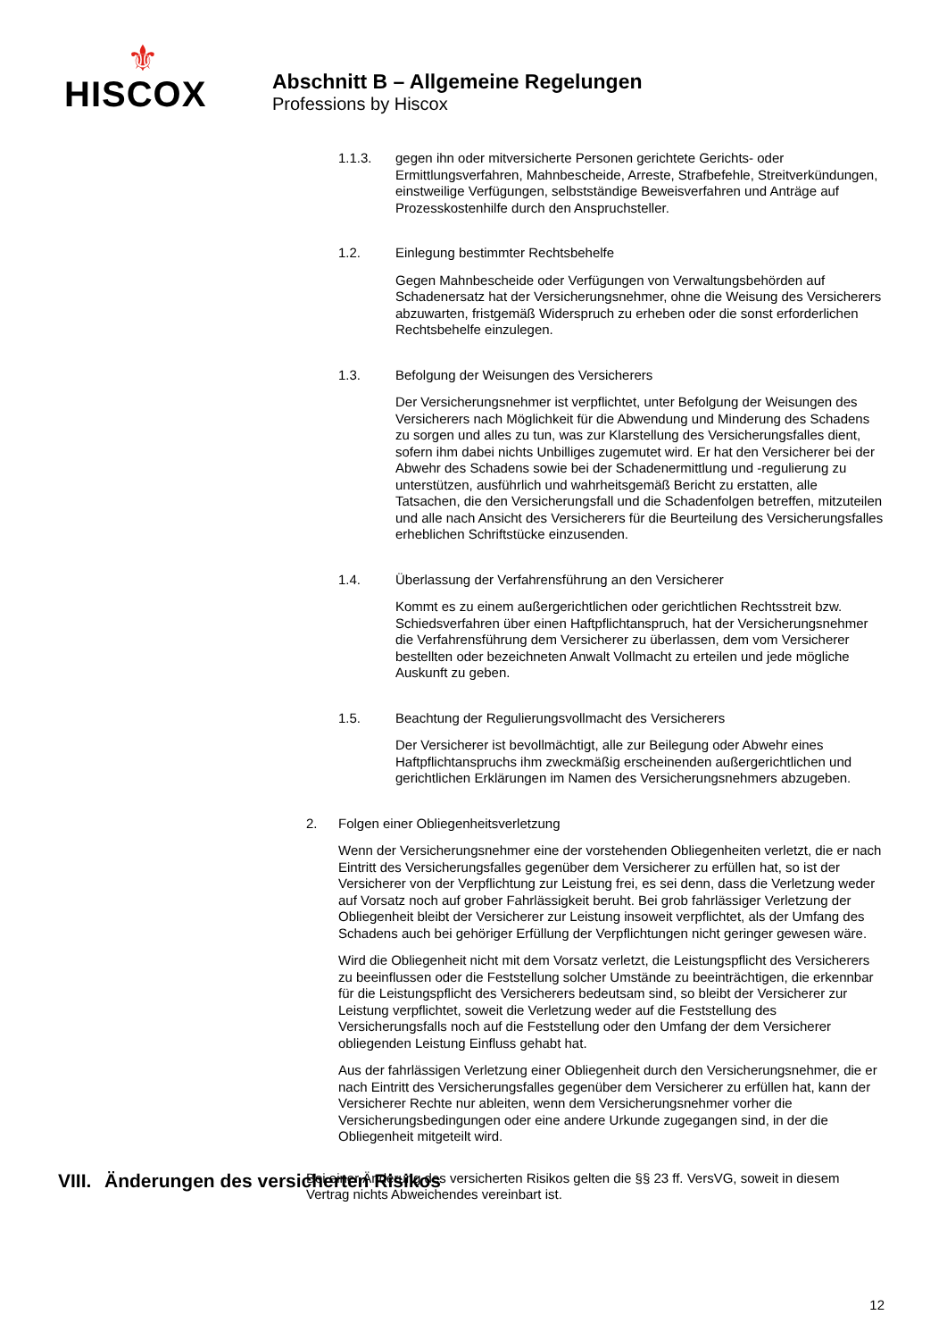⚜
HISCOX
Abschnitt B – Allgemeine Regelungen
Professions by Hiscox
1.1.3. gegen ihn oder mitversicherte Personen gerichtete Gerichts- oder Ermittlungsverfahren, Mahnbescheide, Arreste, Strafbefehle, Streitverkündungen, einstweilige Verfügungen, selbstständige Beweisverfahren und Anträge auf Prozesskostenhilfe durch den Anspruchsteller.
1.2. Einlegung bestimmter Rechtsbehelfe
Gegen Mahnbescheide oder Verfügungen von Verwaltungsbehörden auf Schadenersatz hat der Versicherungsnehmer, ohne die Weisung des Versicherers abzuwarten, fristgemäß Widerspruch zu erheben oder die sonst erforderlichen Rechtsbehelfe einzulegen.
1.3. Befolgung der Weisungen des Versicherers
Der Versicherungsnehmer ist verpflichtet, unter Befolgung der Weisungen des Versicherers nach Möglichkeit für die Abwendung und Minderung des Schadens zu sorgen und alles zu tun, was zur Klarstellung des Versicherungsfalles dient, sofern ihm dabei nichts Unbilliges zugemutet wird. Er hat den Versicherer bei der Abwehr des Schadens sowie bei der Schadenermittlung und -regulierung zu unterstützen, ausführlich und wahrheitsgemäß Bericht zu erstatten, alle Tatsachen, die den Versicherungsfall und die Schadenfolgen betreffen, mitzuteilen und alle nach Ansicht des Versicherers für die Beurteilung des Versicherungsfalles erheblichen Schriftstücke einzusenden.
1.4. Überlassung der Verfahrensführung an den Versicherer
Kommt es zu einem außergerichtlichen oder gerichtlichen Rechtsstreit bzw. Schiedsverfahren über einen Haftpflichtanspruch, hat der Versicherungsnehmer die Verfahrensführung dem Versicherer zu überlassen, dem vom Versicherer bestellten oder bezeichneten Anwalt Vollmacht zu erteilen und jede mögliche Auskunft zu geben.
1.5. Beachtung der Regulierungsvollmacht des Versicherers
Der Versicherer ist bevollmächtigt, alle zur Beilegung oder Abwehr eines Haftpflichtanspruchs ihm zweckmäßig erscheinenden außergerichtlichen und gerichtlichen Erklärungen im Namen des Versicherungsnehmers abzugeben.
2. Folgen einer Obliegenheitsverletzung
Wenn der Versicherungsnehmer eine der vorstehenden Obliegenheiten verletzt, die er nach Eintritt des Versicherungsfalles gegenüber dem Versicherer zu erfüllen hat, so ist der Versicherer von der Verpflichtung zur Leistung frei, es sei denn, dass die Verletzung weder auf Vorsatz noch auf grober Fahrlässigkeit beruht. Bei grob fahrlässiger Verletzung der Obliegenheit bleibt der Versicherer zur Leistung insoweit verpflichtet, als der Umfang des Schadens auch bei gehöriger Erfüllung der Verpflichtungen nicht geringer gewesen wäre.
Wird die Obliegenheit nicht mit dem Vorsatz verletzt, die Leistungspflicht des Versicherers zu beeinflussen oder die Feststellung solcher Umstände zu beeinträchtigen, die erkennbar für die Leistungspflicht des Versicherers bedeutsam sind, so bleibt der Versicherer zur Leistung verpflichtet, soweit die Verletzung weder auf die Feststellung des Versicherungsfalls noch auf die Feststellung oder den Umfang der dem Versicherer obliegenden Leistung Einfluss gehabt hat.
Aus der fahrlässigen Verletzung einer Obliegenheit durch den Versicherungsnehmer, die er nach Eintritt des Versicherungsfalles gegenüber dem Versicherer zu erfüllen hat, kann der Versicherer Rechte nur ableiten, wenn dem Versicherungsnehmer vorher die Versicherungsbedingungen oder eine andere Urkunde zugegangen sind, in der die Obliegenheit mitgeteilt wird.
VIII. Änderungen des versicherten Risikos
Bei einer Änderung des versicherten Risikos gelten die §§ 23 ff. VersVG, soweit in diesem Vertrag nichts Abweichendes vereinbart ist.
12